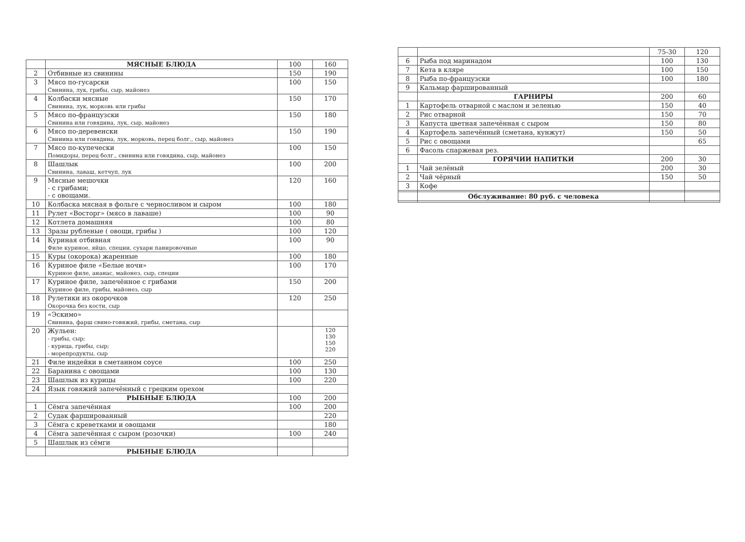| | МЯСНЫЕ БЛЮДА | 100 | 160 |
| 2 | Отбивные из свинины | 150 | 190 |
| 3 | Мясо по-гусарски Свинина, лук, грибы, сыр, майонез | 100 | 150 |
| 4 | Колбаски мясные Свинина, лук, морковь или грибы | 150 | 170 |
| 5 | Мясо по-французски Свинина или говядина, лук, сыр, майонез | 150 | 180 |
| 6 | Мясо по-деревенски Свинина или говядина, лук, морковь, перец болг., сыр, майонез | 150 | 190 |
| 7 | Мясо по-купечески Помидоры, перец болг., свинина или говядина, сыр, майонез | 100 | 150 |
| 8 | Шашлык Свинина, лаваш, кетчуп, лук | 100 | 200 |
| 9 | Мясные мешочки - с грибами; - с овощами. | 120 | 160 |
| 10 | Колбаска мясная в фольге с черносливом и сыром | 100 | 180 |
| 11 | Рулет «Восторг» (мясо в лаваше) | 100 | 90 |
| 12 | Котлета домашняя | 100 | 80 |
| 13 | Зразы рубленые ( овощи, грибы ) | 100 | 120 |
| 14 | Куриная отбивная Филе куриное, яйцо, специи, сухари панировочные | 100 | 90 |
| 15 | Куры (окорока) жаренные | 100 | 180 |
| 16 | Куриное филе «Белые ночи» Куриное филе, ананас, майонез, сыр, специи | 100 | 170 |
| 17 | Куриное филе, запечённое с грибами Куриное филе, грибы, майонез, сыр | 150 | 200 |
| 18 | Рулетики из окорочков Окорочка без кости, сыр | 120 | 250 |
| 19 | «Эскимо» Свинина, фарш свино-говяжий, грибы, сметана, сыр | | |
| 20 | Жульен: - грибы, сыр; - курица, грибы, сыр; - морепродукты, сыр | | 120 130 150 220 |
| 21 | Филе индейки в сметанном соусе | 100 | 250 |
| 22 | Баранина с овощами | 100 | 130 |
| 23 | Шашлык из курицы | 100 | 220 |
| 24 | Язык говяжий запечённый с грецким орехом | | |
| | РЫБНЫЕ БЛЮДА | 100 | 200 |
| 1 | Сёмга запечённая | 100 | 200 |
| 2 | Судак фаршированный | | 220 |
| 3 | Сёмга с креветками и овощами | | 180 |
| 4 | Сёмга запечённая с сыром (розочки) | 100 | 240 |
| 5 | Шашлык из сёмги | | |
| | РЫБНЫЕ БЛЮДА | | |
| | | 75-30 | 120 |
| 6 | Рыба под маринадом | 100 | 130 |
| 7 | Кета в кляре | 100 | 150 |
| 8 | Рыба по-французски | 100 | 180 |
| 9 | Кальмар фаршированный | | |
| | ГАРНИРЫ | 200 | 60 |
| 1 | Картофель отварной с маслом и зеленью | 150 | 40 |
| 2 | Рис отварной | 150 | 70 |
| 3 | Капуста цветная запечённая с сыром | 150 | 80 |
| 4 | Картофель запечённый (сметана, кунжут) | 150 | 50 |
| 5 | Рис с овощами | | 65 |
| 6 | Фасоль спаржевая рез. | | |
| | ГОРЯЧИИ НАПИТКИ | 200 | 30 |
| 1 | Чай зелёный | 200 | 30 |
| 2 | Чай чёрный | 150 | 50 |
| 3 | Кофе | | |
| | Обслуживание: 80 руб. с человека | | |